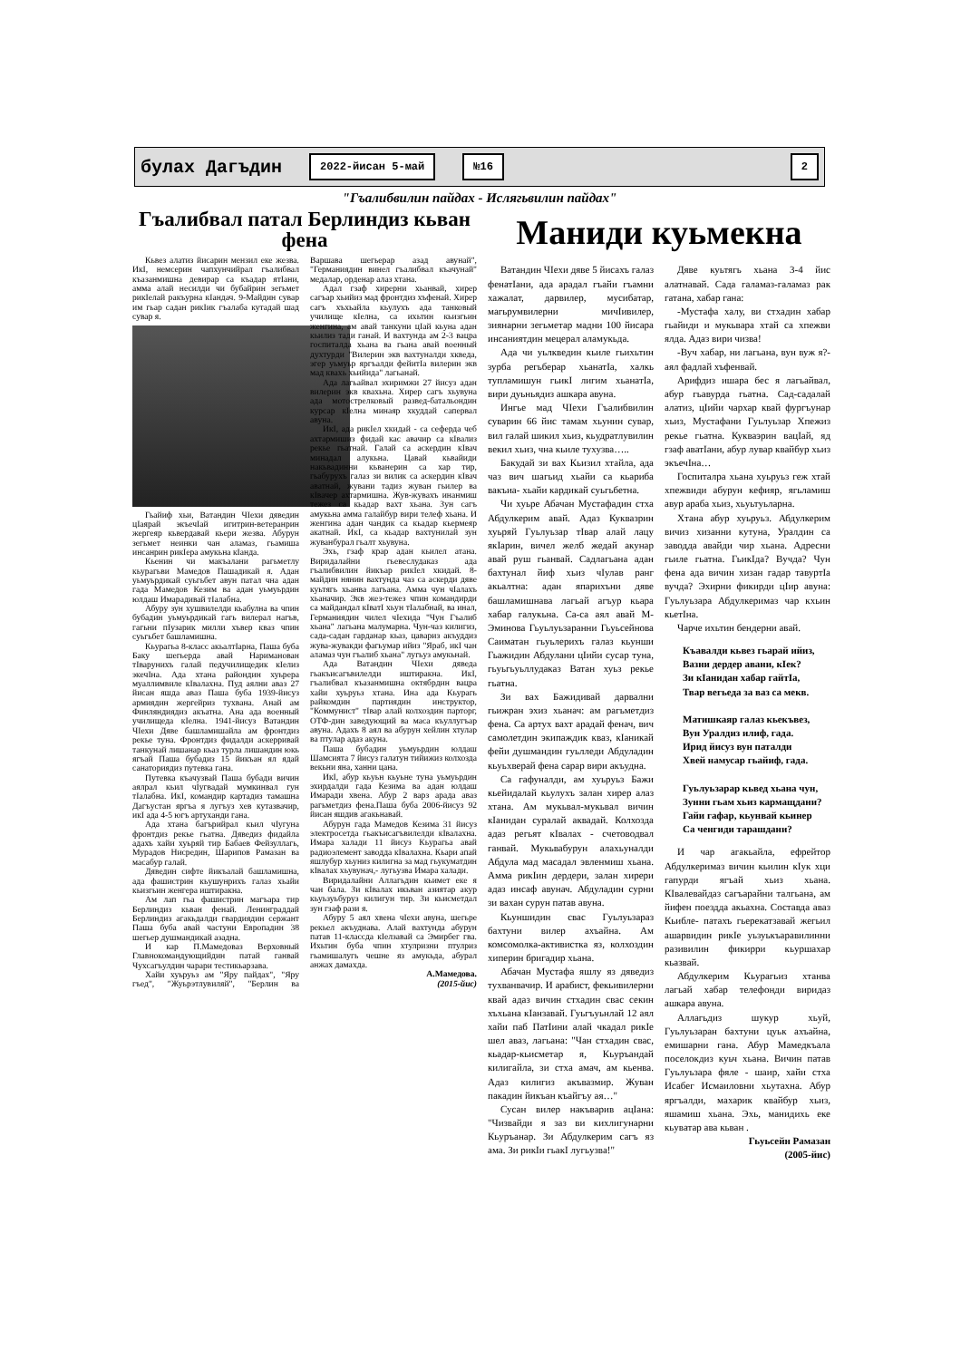булах Дагъдин
2022-йисан 5-май №16 2
"Гъалибвилин пайдах - Ислягьвилин пайдах"
Гъалибвал патал Берлиндиз кьван фена
Кьвез алатиз йисарин мензил еке жезва. ИкI, немсерин чапхунчийрал гъалибвал къазанмишна девирар са къадар ятIани, амма алай несилди чи бубайрин зегьмет рикIелай ракъурна кIандач. 9-Майдин сувар им гьар садан рикIик гъалаба кутадай шад сувар я.
Гьайиф хьи, Ватандин ЧIехи дяведин цIаярай экъечIай игитрин-ветеранрин жергеяр кьвердавай кьери жезва. Абурун зегьмет неинки чан аламаз, гьамиша инсанрин рикIера амукьна кIанда.
Кьенин чи макъалани рагьметлу кьурагьви Мамедов Пашадикай я. Адан уьмуьрдикай суьгьбет авун патал чна адан гада Мамедов Кезим ва адан уьмуьрдин юлдаш Имарадивай тIалабна.
Абуру зун хушвилелди кьабулна ва чпин бубадин уьмуьрдикай гагь вилерал нагъв, гагьни пIузарик милли хъвер кваз чпин суьгьбет башламишна.
Кьурагьа 8-класс акьалтIарна, Паша буба Баку шегьерда авай Нариманован тIварунихъ галай педучилищедик кIелиз экечIна. Ада хтана райондин хуьрера муаллимвиле кIвалахна. Пуд аялни аваз 27 йисан яшда аваз Паша буба 1939-йисуз армиядин жергейриз тухвана. Анай ам Финляндиядиз акъатна. Ана ада военный училищеда кIелна. 1941-йисуз Ватандин ЧIехи Дяве башламишайла ам фронтдиз рекье туна. Фронтдиз фидалди аскерривай танкунай лишанар кьаз турла лишандин юкь ягъай Паша бубадиз 15 йикъан ял ядай санаториядиз путевка гана.
Путевка къачузвай Паша бубади вичин аялрал кьил чIугвадай мумкинвал гун тIалабна. ИкI, командир картадиз тамашна Дагъустан яргъа я лугъуз хев кутазвачир, икI ада 4-5 югъ артуханди гана.
Ада хтана багърийрал кьил чIугуна фронтдиз рекье гьатна. Дяведиз фидайла адахъ хайи хуьряй тир Бабаев Фейзуллагь, Мурадов Нисредин, Шарипов Рамазан ва масабур галай.
Дяведин сифте йикъалай башламишна, ада фашистрин кьушунрихъ галаз хьайи кьизгьин женгера иштиракна.
Ам лап гьа фашистрин магъара тир Берлиндиз кьван фенай. Ленинграддай Берлиндиз агакьдалди гвардиядин сержант Паша буба авай частуни Европадин 38 шегьер душмандикай азадна.
И кар П.Мамедоваз Верховный Главнокомандующийдин патай ганвай Чухсагъулдин чарари тестикьарзава.
Хайи хуьруьз ам "Яру пайдах", "Яру гъед", "Жуьрэтлувиляй", "Берлин ва Варшава шегьерар азад авунай", "Германиядин винел гъалибвал къачунай" медалар, орденар алаз хтана.
Адал гзаф хирерни хьанвай, хирер сагъар хьийиз мад фронтдиз хъфенай. Хирер сагъ хъхьайла кьулухъ ада танковый училище кIелна, са ихьтин кьизгьин женгина, ам авай танкуни цIай кьуна адан кьилиз тади ганай. И вахтунда ам 2-3 вацра госпиталда хьана ва гьана авай военный духтурди "Вилерин экв вахтуналди хкведа, эгер уьмуьр яргъалди фейитIа вилерин экв мад квахь хьийида" лагьанай.
Ада лагьайвал эхиримжи 27 йисуз адан вилерин экв квахьна. Хирер сагъ хьувуна ада мотострелковый развед-батальондин курсар кIелна минаяр хкуддай сапервал авуна.
ИкI, ада рикIел хкидай - са сеферда чеб ахтармишиз фидай кас авачир са кIвализ рекье гьатнай. Галай са аскердин кIвач минадал алукьна. Цавай кьвайиди накьвадинни кьванерин са хар тир, гьабурухъ галаз зи вилик са аскердин кIвач аватнай, жувани тадиз жуван гьилер ва кIвачер ахтармишна. Жув-жувахъ инанмиш тежез са кьадар вахт хьана. Зун сагъ амукьна амма галайбур вири телеф хьана. И женгина адан чандик са кьадар кьермеяр акатнай. ИкI, са кьадар вахтунилай зун жуванбурал гьалт хьувуна.
Эхь, гзаф крар адан кьилел атана. Виридалайни гьевеслудаказ ада гъалибвилин йикъар рикIел хкидай. 8-майдин нянин вахтунда чаз са аскерди дяве куьтягь хьанва лагьана. Амма чун чIалахъ хьаначир. Экв жез-тежез чпин командирди са майдандал кIватI хьун тIалабнай, ва инал, Германиядин чилел чIехида "Чун Гъалиб хьана" лагьана малумарна. Чун-чаз килигиз, сада-садан гарданар кьаз, цавариз акъуддиз жува-жувакди фагьумар ийиз "Яраб, икI чан аламаз чун гъалиб хьана" лугьуз амукьнай.
Ада Ватандин ЧIехи дяведа гьакъисагъвилелди иштиракна. ИкI, гъалибвал къазанмишна октябрдин вацра хайи хуьруьз хтана. Ина ада Кьурагь райкомдин партиядин инструктор, "Коммунист" тIвар алай колхоздин парторг, ОТФ-дин заведующий ва маса къуллугъар авуна. Адахъ 8 аял ва абурун хейлин хтулар ва птулар адаз акуна.
Паша бубадин уьмуьрдин юлдаш Шамсията 7 йисуз галатун тийижиз колхозда векьни яна, ханни цана.
ИкI, абур кьуьн кьуьне туна уьмуьрдин эхирдалди гада Кезима ва адан юлдаш Имаради хвена. Абур 2 варз арада аваз рагьметдиз фена.Паша буба 2006-йисуз 92 йисан яшдив агакьнавай.
Абурун гада Мамедов Кезима 31 йисуз электросетда гьакъисагъвилелди кIвалахна. Имара халади 11 йисуз Кьурагьа авай радиоэлемент заводда кIвалахна. Кьари апай яшлубур хьуниз килигна за мад гьукуматдин кIвалах хьувунач,- лугьузва Имара халади.
Виридалайни Аллагьдин кьимет еке я чан бала. Зи кIвалах икьван азиятар акур кьуьзуьбуруз килигун тир. Зи кьисметдал зун гзаф рази я.
Абуру 5 аял хвена чIехи авуна, шегьре рекьел акъуднава. Алай вахтунда абурун патав 11-классда кIелзавай са Эмирбег гва. Ихьтин буба чпин хтулризни птулриз гьамишалугь чешне яз амукьда, абурал анжах дамахда.
А.Мамедова.
(2015-йис)
Маниди куьмекна
Ватандин ЧIехи дяве 5 йисахъ галаз фенатIани, ада арадал гъайи гъамни хажалат, дарвилер, мусибатар, магьрумвилерни мичIивилер, зиянарни зегьметар мадни 100 йисара инсаниятдин мецерал аламукьда.
Ада чи уьлкведин кьиле гьихьтин зурба регьберар хьанатIа, халкь тупламишун гьикI лигим хьанатIа, вири дуьньядиз ашкара авуна.
Ингье мад ЧIехи Гъалибвилин суварин 66 йис тамам хьунин сувар, вил галай шикил хьиз, кьудратлувилин векил хьиз, чна кьиле тухузва…..
Бакудай зи вах Кьизил хтайла, ада чаз вич шагьид хьайи са кьариба вакъиа- хьайи кардикай суьгьбетна.
Чи хуьре Абачан Мустафадин стха Абдулкерим авай. Адаз Куквазрин хуьряй Гуьлуьзар тIвар алай лацу якIарин, вичел желб жедай акунар авай руш гьанвай. Садлагьана адан бахтунал йиф хьиз чIулав ранг акьалтна: адан япарихъни дяве башламишнава лагьай агъур кьара хабар галукьна. Са-са аял авай М-Эминова Гьуьлуьзаранни Гьуьсейнова Саиматан гьуьлерихъ галаз кьунши Гьажидин Абдулани цIийи сусар туна, гьуьгьуьллудаказ Ватан хуьз рекье гьатна.
Зи вах Бажидивай дарвални гьижран эхиз хьанач: ам рагьметдиз фена. Са артух вахт арадай фенач, вич самолетдин экипаждик кваз, кIаникай фейи душмандин гуьлледи Абдуладин кьуьхверай фена сарар вири акъудна.
Са гафуналди, ам хуьруьз Бажи кьейидалай кьулухъ залан хирер алаз хтана. Ам мукьвал-мукьвал вичин кIанидан суралай аквадай. Колхозда адаз регьят кIвалах - счетоводвал ганвай. Мукьвабурун алахьуналди Абдула мад масадал эвленмиш хьана. Амма рикIин дердери, залан хирери адаз инсаф авунач. Абдуладин сурни зи вахан сурун патав авуна.
Кьуншидин свас Гуьлуьзараз бахтуни вилер ахъайна. Ам комсомолка-активистка яз, колхоздин хиперин бригадир хьана.
Абачан Мустафа яшлу яз дяведиз тухванвачир. И арабист, фекьивилерни квай адаз вичин стхадин свас секин хъхьана кIанзавай. Гуьгъуьнлай 12 аял хайи паб ПатIини алай чкадал рикIе шел аваз, лагьана: "Чан стхадин свас, кьадар-кьисметар я, Кьуръандай килигайла, зи стха амач, ам кьенва. Адаз килигиз акъвазмир. Жуван пакадин йикъан къайгъу ая…"
Сусан вилер накъварив ацIана: "Чизвайди я заз ви кихлигунарни Кьуръанар. Зи Абдулкерим сагъ яз ама. Зи рикIи гьакI лугьузва!"
Дяве куьтягь хьана 3-4 йис алатнавай. Сада галамаз-галамаз рак гатана, хабар гана:
-Мустафа халу, ви стхадин хабар гьайиди и мукьвара хтай са хпежви ялда. Адаз вири чизва!
-Вуч хабар, ни лагьана, вун вуж я?-аял фадлай хъфенвай.
Арифдиз ишара бес я лагьайвал, абур гьавурда гьатна. Сад-садалай алатиз, цIийи чархар квай фургъунар хьиз, Мустафани Гуьлуьзар Хпежиз рекье гьатна. Кукваэрин вацIай, яд гзаф аватIани, абур лувар квайбур хьиз экъечIна…
Госпиталра хьана хуьруьз геж хтай хпежвиди абурун кефияр, ягьламиш авур араба хьиз, хьуьтуьларна.
Хтана абур хуьруьз. Абдулкерим вичиз хизанни кутуна, Уралдин са заводда авайди чир хьана. Адресни гьиле гьатна. ГьикIда? Вучда? Чун фена ада вичин хизан гадар тавуртIа вучда? Эхирни фикирди цIир авуна: Гуьлуьзара Абдулкеримаз чар кхьин кьетIна.
Чарче ихьтин бендерни авай.
Къавалди кьвез гьарай ийиз,
Вазни дердер авани, кIек?
Зи кIанидан хабар гайтIа,
Твар вегьеда за ваз са мекв.
Матишкаяр галаз кьекъвез,
Вун Уралдиз илиф, гада.
Ирид йисуз вун паталди
Хвей намусар гьайиф, гада.
Гуьлуьзарар кьвед хьана чун,
Зунни гьам хьиз кармащдани?
Гайи гафар, кьунвай кьинер
Са ченгиди тарашдани?
И чар агакьайла, ефрейтор Абдулкеримаз вичин кьилин кIук хци гапурди ягъай хьиз хьана. КIвалевайдаз сагъарайни талгьана, ам йифен поездда акьахна. Составда аваз Кьибле- патахъ гьерекатзавай жегьил ашарвидин рикIе уьзуькъаравилинни разивилин фикирри кьуршахар кьазвай.
Абдулкерим Кьурагьиз хтанва лагьай хабар телефонди виридаз ашкара авуна.
Аллагьдиз шукур хьуй, Гуьлуьзаран бахтуни цуьк ахъайна, емишарни гана. Абур Мамедкъала поселокдиз куьч хьана. Вичин патав Гуьлуьзара фяле - шаир, хайи стха Исабег Исмаиловни хьутахна. Абур яргъалди, махарик квайбур хьиз, яшамиш хьана. Эхь, манидихь еке кьуватар ава кьван .
Гьуьсейн Рамазан
(2005-йис)